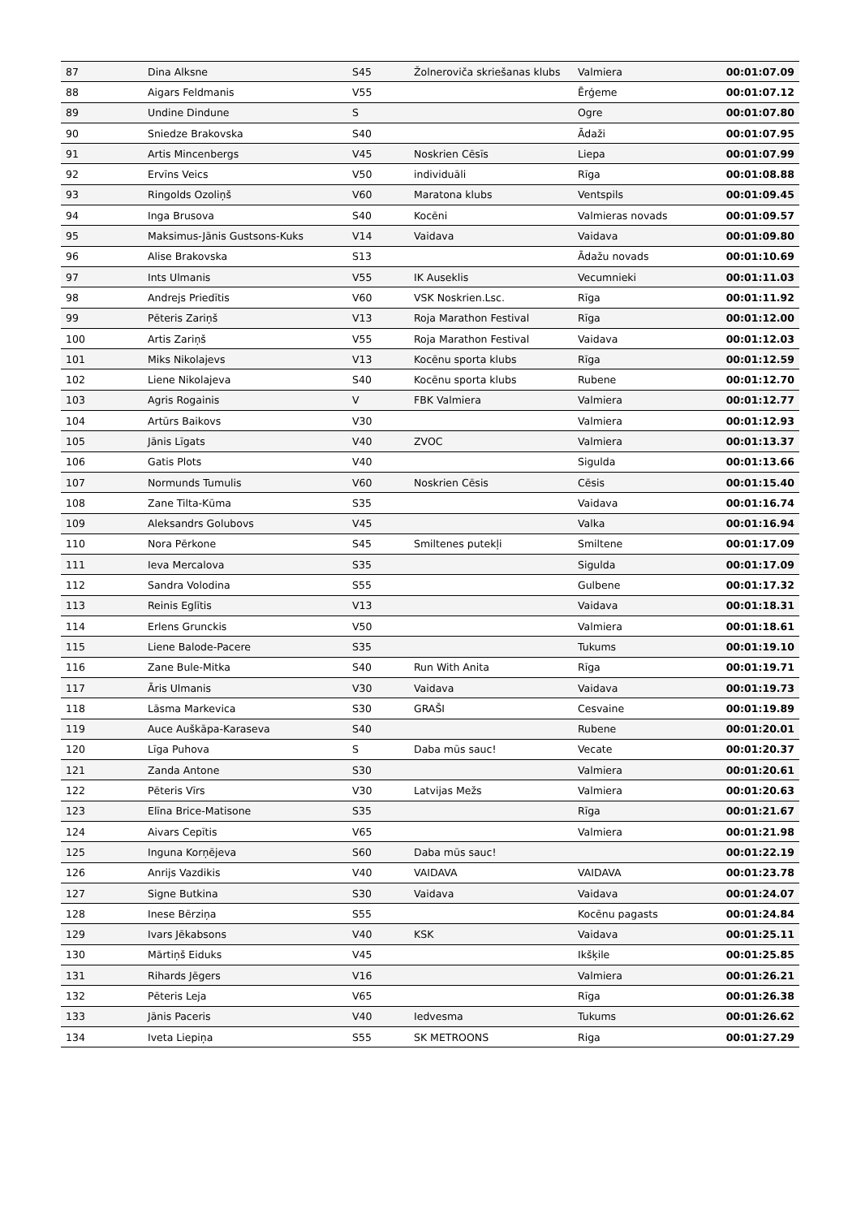| 87 | Dina Alksne | S45 | Žolneroviča skriešanas klubs | Valmiera | 00:01:07.09 |
| 88 | Aigars Feldmanis | V55 | | Ērģeme | 00:01:07.12 |
| 89 | Undine Dindune | S | | Ogre | 00:01:07.80 |
| 90 | Sniedze Brakovska | S40 | | Ādaži | 00:01:07.95 |
| 91 | Artis Mincenbergs | V45 | Noskrien Cēsīs | Liepa | 00:01:07.99 |
| 92 | Ervīns Veics | V50 | individuāli | Rīga | 00:01:08.88 |
| 93 | Ringolds Ozoliņš | V60 | Maratona klubs | Ventspils | 00:01:09.45 |
| 94 | Inga Brusova | S40 | Kocēni | Valmieras novads | 00:01:09.57 |
| 95 | Maksimus-Jānis Gustsons-Kuks | V14 | Vaidava | Vaidava | 00:01:09.80 |
| 96 | Alise Brakovska | S13 | | Ādažu novads | 00:01:10.69 |
| 97 | Ints Ulmanis | V55 | IK Auseklis | Vecumnieki | 00:01:11.03 |
| 98 | Andrejs Priedītis | V60 | VSK Noskrien.Lsc. | Rīga | 00:01:11.92 |
| 99 | Pēteris Zariņš | V13 | Roja Marathon Festival | Rīga | 00:01:12.00 |
| 100 | Artis Zariņš | V55 | Roja Marathon Festival | Vaidava | 00:01:12.03 |
| 101 | Miks Nikolajevs | V13 | Kocēnu sporta klubs | Rīga | 00:01:12.59 |
| 102 | Liene Nikolajeva | S40 | Kocēnu sporta klubs | Rubene | 00:01:12.70 |
| 103 | Agris Rogainis | V | FBK Valmiera | Valmiera | 00:01:12.77 |
| 104 | Artūrs Baikovs | V30 | | Valmiera | 00:01:12.93 |
| 105 | Jānis Līgats | V40 | ZVOC | Valmiera | 00:01:13.37 |
| 106 | Gatis Plots | V40 | | Sigulda | 00:01:13.66 |
| 107 | Normunds Tumulis | V60 | Noskrien Cēsis | Cēsis | 00:01:15.40 |
| 108 | Zane Tilta-Kūma | S35 | | Vaidava | 00:01:16.74 |
| 109 | Aleksandrs Golubovs | V45 | | Valka | 00:01:16.94 |
| 110 | Nora Pērkone | S45 | Smiltenes putekļi | Smiltene | 00:01:17.09 |
| 111 | Ieva Mercalova | S35 | | Sigulda | 00:01:17.09 |
| 112 | Sandra Volodina | S55 | | Gulbene | 00:01:17.32 |
| 113 | Reinis Eglītis | V13 | | Vaidava | 00:01:18.31 |
| 114 | Erlens Grunckis | V50 | | Valmiera | 00:01:18.61 |
| 115 | Liene Balode-Pacere | S35 | | Tukums | 00:01:19.10 |
| 116 | Zane Bule-Mitka | S40 | Run With Anita | Rīga | 00:01:19.71 |
| 117 | Āris Ulmanis | V30 | Vaidava | Vaidava | 00:01:19.73 |
| 118 | Lāsma Markevica | S30 | GRAŠI | Cesvaine | 00:01:19.89 |
| 119 | Auce Auškāpa-Karaseva | S40 | | Rubene | 00:01:20.01 |
| 120 | Līga Puhova | S | Daba mūs sauc! | Vecate | 00:01:20.37 |
| 121 | Zanda Antone | S30 | | Valmiera | 00:01:20.61 |
| 122 | Pēteris Vīrs | V30 | Latvijas Mežs | Valmiera | 00:01:20.63 |
| 123 | Elīna Brice-Matisone | S35 | | Rīga | 00:01:21.67 |
| 124 | Aivars Cepītis | V65 | | Valmiera | 00:01:21.98 |
| 125 | Inguna Korņējeva | S60 | Daba mūs sauc! | | 00:01:22.19 |
| 126 | Anrijs Vazdikis | V40 | VAIDAVA | VAIDAVA | 00:01:23.78 |
| 127 | Signe Butkina | S30 | Vaidava | Vaidava | 00:01:24.07 |
| 128 | Inese Bērziņa | S55 | | Kocēnu pagasts | 00:01:24.84 |
| 129 | Ivars Jēkabsons | V40 | KSK | Vaidava | 00:01:25.11 |
| 130 | Mārtiņš Eiduks | V45 | | Ikšķile | 00:01:25.85 |
| 131 | Rihards Jēgers | V16 | | Valmiera | 00:01:26.21 |
| 132 | Pēteris Leja | V65 | | Rīga | 00:01:26.38 |
| 133 | Jānis Paceris | V40 | Iedvesma | Tukums | 00:01:26.62 |
| 134 | Iveta Liepiņa | S55 | SK METROONS | Riga | 00:01:27.29 |